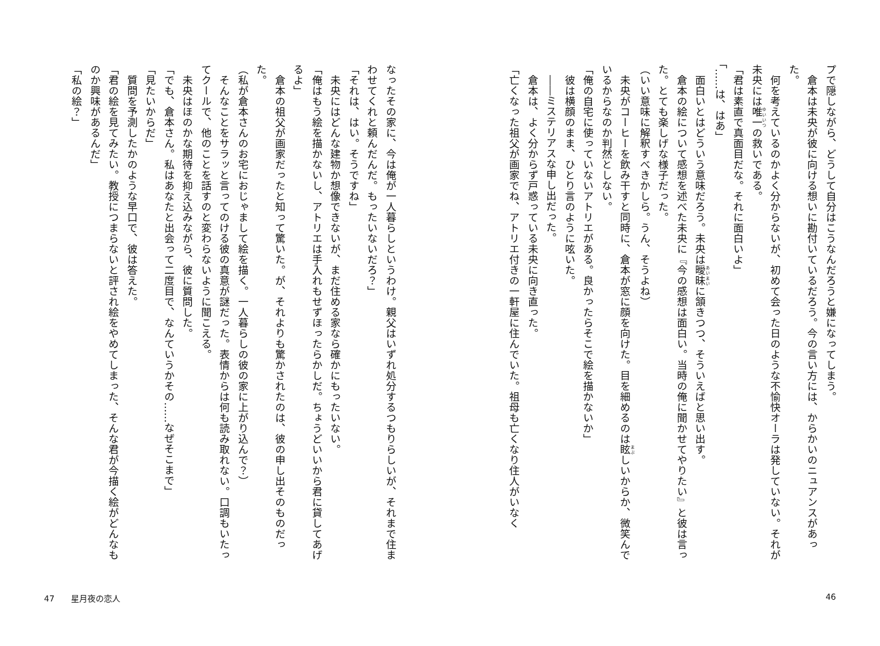プで隠しながら、どうして自分はこうなんだろうと嫌になってしまう。
　倉本は未央が彼に向ける想いに勘付いているだろう。今の言い方には、からかいのニュアンスがあった。
　何を考えているのかよく分からないが、初めて会った日のような不愉快オーラは発していない。それが未央には唯一の救いである。
「君は素直で真面目だな。それに面白いよ」
「……は、はあ」
　面白いとはどういう意味だろう。未央は曖昧に頷きつつ、そういえばと思い出す。
　倉本の絵について感想を述べた未央に『今の感想は面白い。当時の俺に聞かせてやりたい』と彼は言った。とても楽しげな様子だった。
（いい意味に解釈すべきかしら。うん、そうよね）
　未央がコーヒーを飲み干すと同時に、倉本が窓に顔を向けた。目を細めるのは眩しいからか、微笑んでいるからなのか判然としない。
「俺の自宅に使っていないアトリエがある。良かったらそこで絵を描かないか」
　彼は横顔のまま、ひとり言のように呟いた。
　――ミステリアスな申し出だった。
　倉本は、よく分からず戸惑っている未央に向き直った。
「亡くなった祖父が画家でね、アトリエ付きの一軒屋に住んでいた。祖母も亡くなり住人がいなく
なったその家に、今は俺が一人暮らしというわけ。親父はいずれ処分するつもりらしいが、それまで住まわせてくれと頼んだんだ。もったいないだろ？」
「それは、はい。そうですね」
　未央にはどんな建物か想像できないが、まだ住める家なら確かにもったいない。
「俺はもう絵を描かないし、アトリエは手入れもせずほったらかしだ。ちょうどいいから君に貸してあげるよ」
　倉本の祖父が画家だったと知って驚いた。が、それよりも驚かされたのは、彼の申し出そのものだった。
（私が倉本さんのお宅におじゃまして絵を描く。一人暮らしの彼の家に上がり込んで？）
　そんなことをサラッと言ってのける彼の真意が謎だった。表情からは何も読み取れない。口調もいたってクールで、他のことを話すのと変わらないように聞こえる。
　未央はほのかな期待を抑え込みながら、彼に質問した。
「でも、倉本さん。私はあなたと出会って二度目で、なんていうかその……なぜそこまで」
「見たいからだ」
　質問を予測したかのような早口で、彼は答えた。
「君の絵を見てみたい。教授につまらないと評され絵をやめてしまった、そんな君が今描く絵がどんなものか興味があるんだ」
「私の絵？」
47　　星月夜の恋人 46